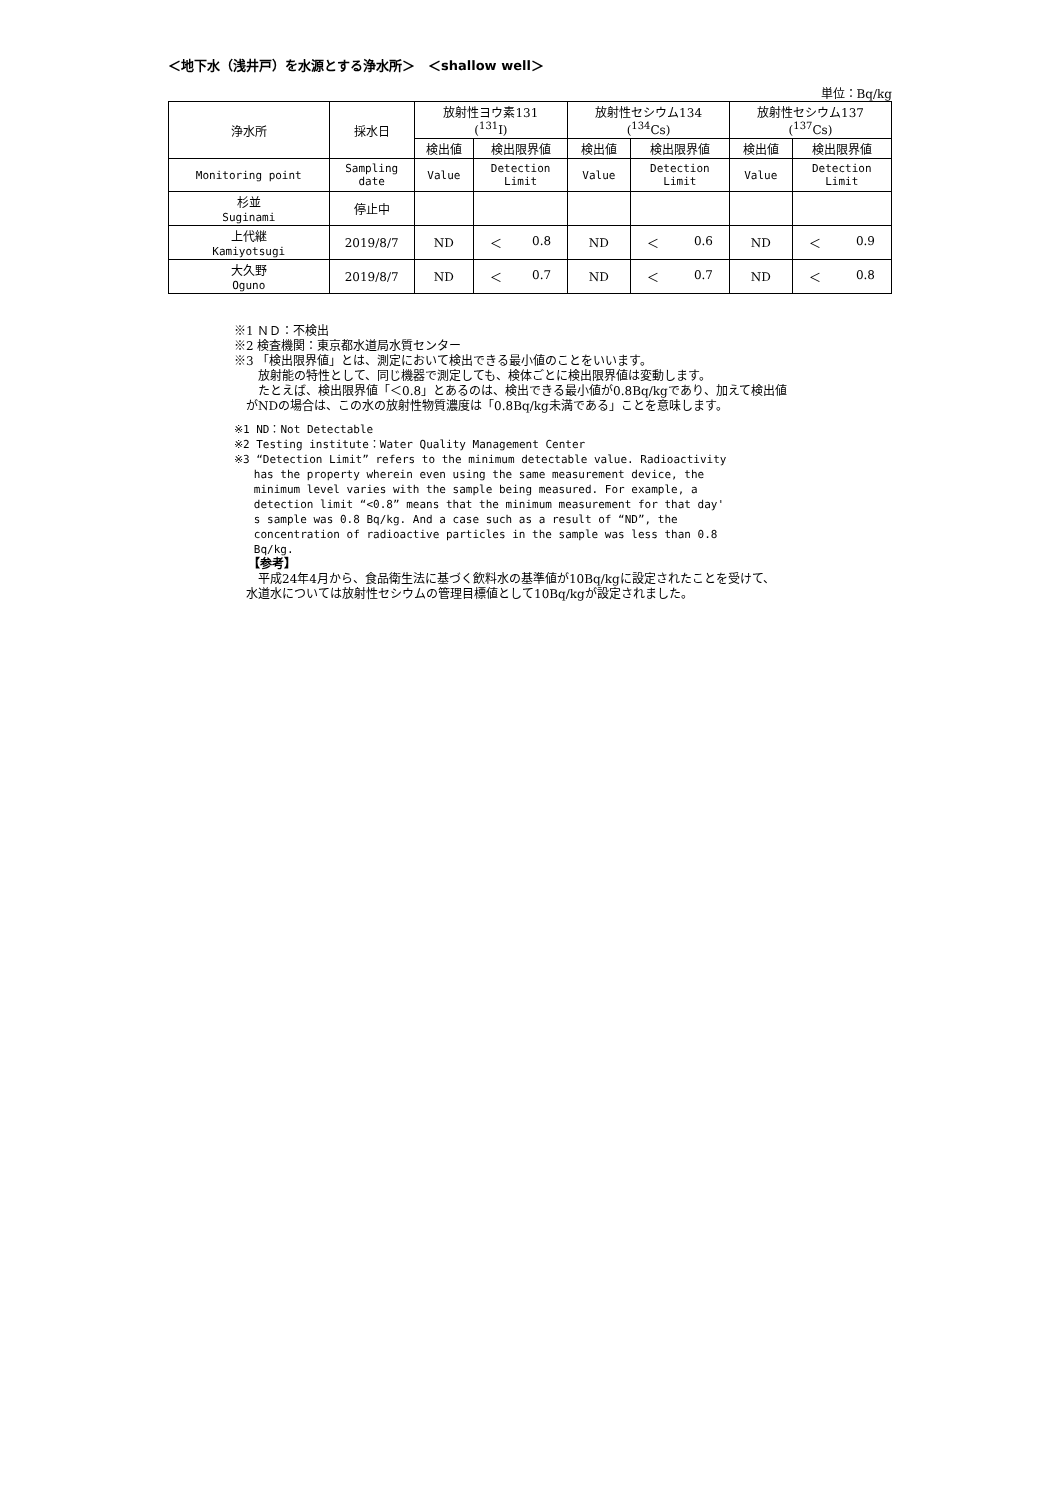＜地下水（浅井戸）を水源とする浄水所＞　＜shallow well＞
単位：Bq/kg
| 浄水所 | 採水日 | 放射性ヨウ素131 (<sup>131</sup>I) | | 放射性セシウム134 (<sup>134</sup>Cs) | | 放射性セシウム137 (<sup>137</sup>Cs) | |
| --- | --- | --- | --- | --- | --- | --- | --- |
| | | 検出値 | 検出限界値 | 検出値 | 検出限界値 | 検出値 | 検出限界値 |
| Monitoring point | Sampling date | Value | Detection Limit | Value | Detection Limit | Value | Detection Limit |
| 杉並 Suginami | 停止中 | | | | | | |
| 上代継 Kamiyotsugi | 2019/8/7 | ND | ＜ 0.8 | ND | ＜ 0.6 | ND | ＜ 0.9 |
| 大久野 Oguno | 2019/8/7 | ND | ＜ 0.7 | ND | ＜ 0.7 | ND | ＜ 0.8 |
※1 ＮＤ：不検出
※2 検査機関：東京都水道局水質センター
※3 「検出限界値」とは、測定において検出できる最小値のことをいいます。
　　放射能の特性として、同じ機器で測定しても、検体ごとに検出限界値は変動します。
　　たとえば、検出限界値「＜0.8」とあるのは、検出できる最小値が0.8Bq/kgであり、加えて検出値
　がNDの場合は、この水の放射性物質濃度は「0.8Bq/kg未満である」ことを意味します。
※1 ND：Not Detectable
※2 Testing institute：Water Quality Management Center
※3 “Detection Limit” refers to the minimum detectable value. Radioactivity
has the property wherein even using the same measurement device, the
minimum level varies with the sample being measured. For example, a
detection limit “<0.8” means that the minimum measurement for that day'
s sample was 0.8 Bq/kg. And a case such as a result of “ND”, the
concentration of radioactive particles in the sample was less than 0.8
Bq/kg.
【参考】
　　平成24年4月から、食品衛生法に基づく飲料水の基準値が10Bq/kgに設定されたことを受けて、
　水道水については放射性セシウムの管理目標値として10Bq/kgが設定されました。